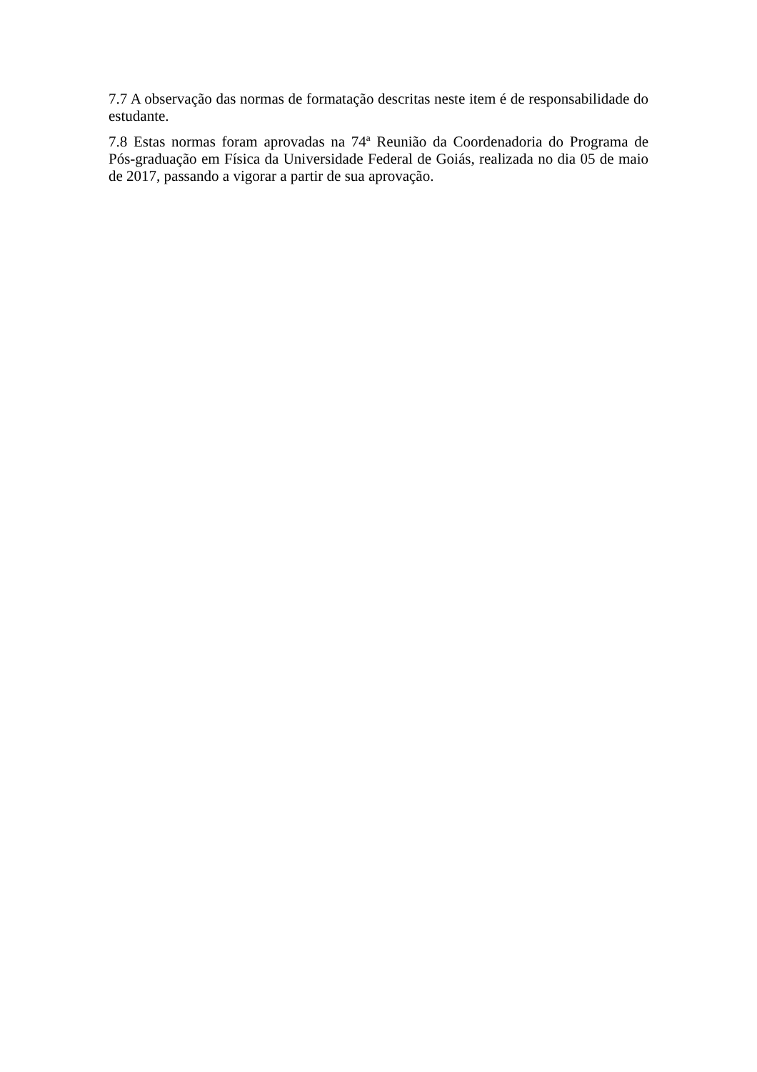7.7 A observação das normas de formatação descritas neste item é de responsabilidade do estudante.
7.8 Estas normas foram aprovadas na 74ª Reunião da Coordenadoria do Programa de Pós-graduação em Física da Universidade Federal de Goiás, realizada no dia 05 de maio de 2017, passando a vigorar a partir de sua aprovação.